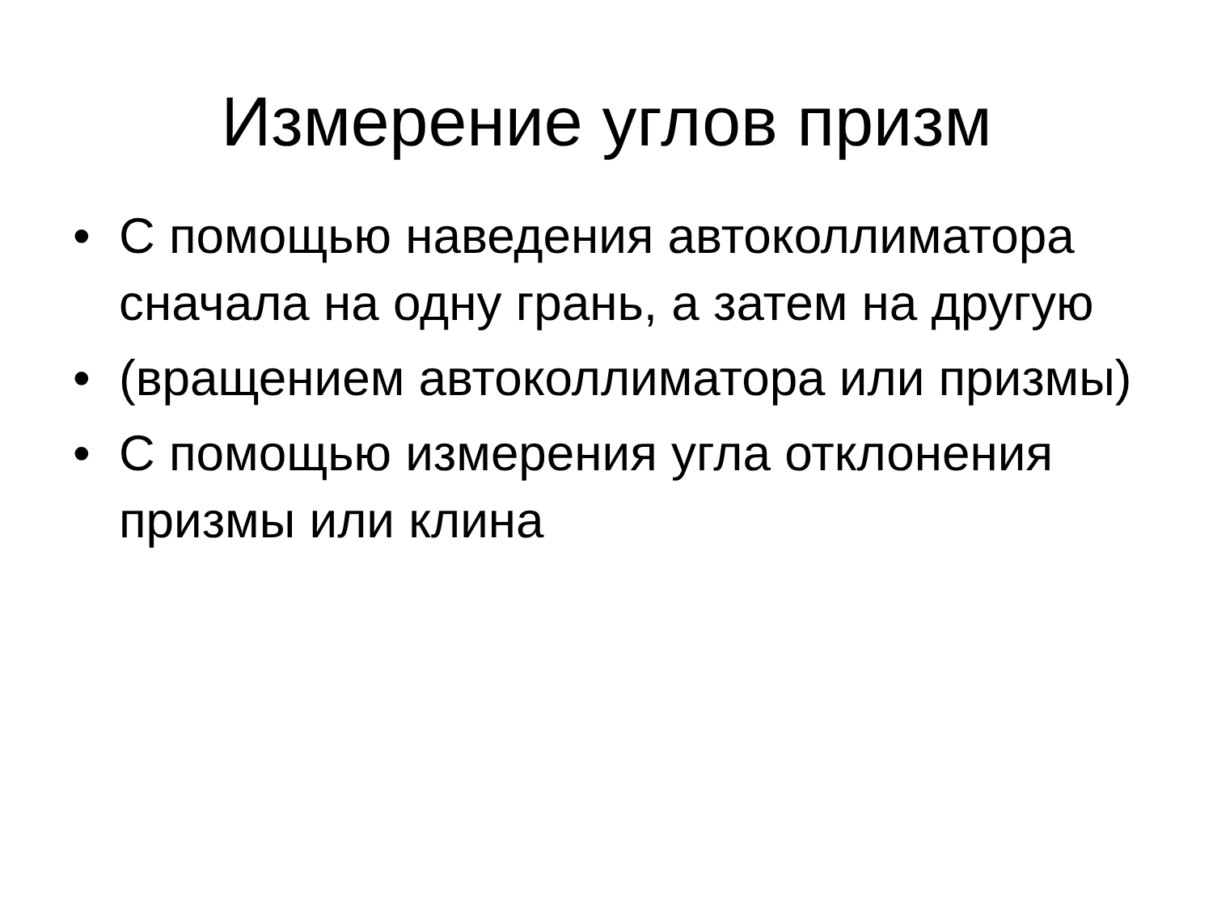Измерение углов призм
• С помощью наведения автоколлиматора сначала на одну грань, а затем на другую
• (вращением автоколлиматора или призмы)
• С помощью измерения угла отклонения призмы или клина